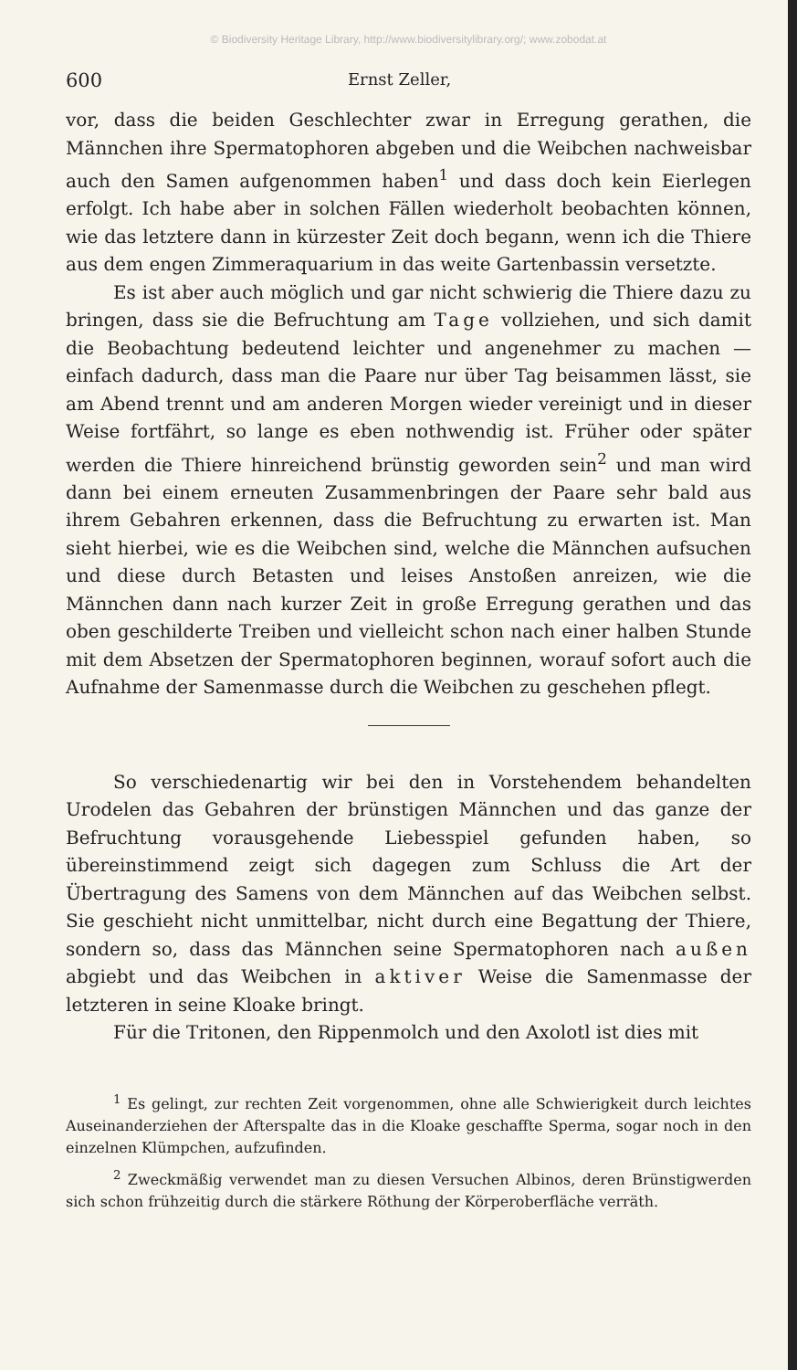© Biodiversity Heritage Library, http://www.biodiversitylibrary.org/; www.zobodat.at
600 Ernst Zeller,
vor, dass die beiden Geschlechter zwar in Erregung gerathen, die Männchen ihre Spermatophoren abgeben und die Weibchen nachweisbar auch den Samen aufgenommen haben<sup>1</sup> und dass doch kein Eierlegen erfolgt. Ich habe aber in solchen Fällen wiederholt beobachten können, wie das letztere dann in kürzester Zeit doch begann, wenn ich die Thiere aus dem engen Zimmeraquarium in das weite Gartenbassin versetzte.
Es ist aber auch möglich und gar nicht schwierig die Thiere dazu zu bringen, dass sie die Befruchtung am Tage vollziehen, und sich damit die Beobachtung bedeutend leichter und angenehmer zu machen — einfach dadurch, dass man die Paare nur über Tag beisammen lässt, sie am Abend trennt und am anderen Morgen wieder vereinigt und in dieser Weise fortfährt, so lange es eben nothwendig ist. Früher oder später werden die Thiere hinreichend brünstig geworden sein<sup>2</sup> und man wird dann bei einem erneuten Zusammenbringen der Paare sehr bald aus ihrem Gebahren erkennen, dass die Befruchtung zu erwarten ist. Man sieht hierbei, wie es die Weibchen sind, welche die Männchen aufsuchen und diese durch Betasten und leises Anstoßen anreizen, wie die Männchen dann nach kurzer Zeit in große Erregung gerathen und das oben geschilderte Treiben und vielleicht schon nach einer halben Stunde mit dem Absetzen der Spermatophoren beginnen, worauf sofort auch die Aufnahme der Samenmasse durch die Weibchen zu geschehen pflegt.
So verschiedenartig wir bei den in Vorstehendem behandelten Urodelen das Gebahren der brünstigen Männchen und das ganze der Befruchtung vorausgehende Liebesspiel gefunden haben, so übereinstimmend zeigt sich dagegen zum Schluss die Art der Übertragung des Samens von dem Männchen auf das Weibchen selbst. Sie geschieht nicht unmittelbar, nicht durch eine Begattung der Thiere, sondern so, dass das Männchen seine Spermatophoren nach außen abgiebt und das Weibchen in aktiver Weise die Samenmasse der letzteren in seine Kloake bringt.
Für die Tritonen, den Rippenmolch und den Axolotl ist dies mit
<sup>1</sup> Es gelingt, zur rechten Zeit vorgenommen, ohne alle Schwierigkeit durch leichtes Auseinanderziehen der Afterspalte das in die Kloake geschaffte Sperma, sogar noch in den einzelnen Klümpchen, aufzufinden.
<sup>2</sup> Zweckmäßig verwendet man zu diesen Versuchen Albinos, deren Brünstigwerden sich schon frühzeitig durch die stärkere Röthung der Körperoberfläche verräth.